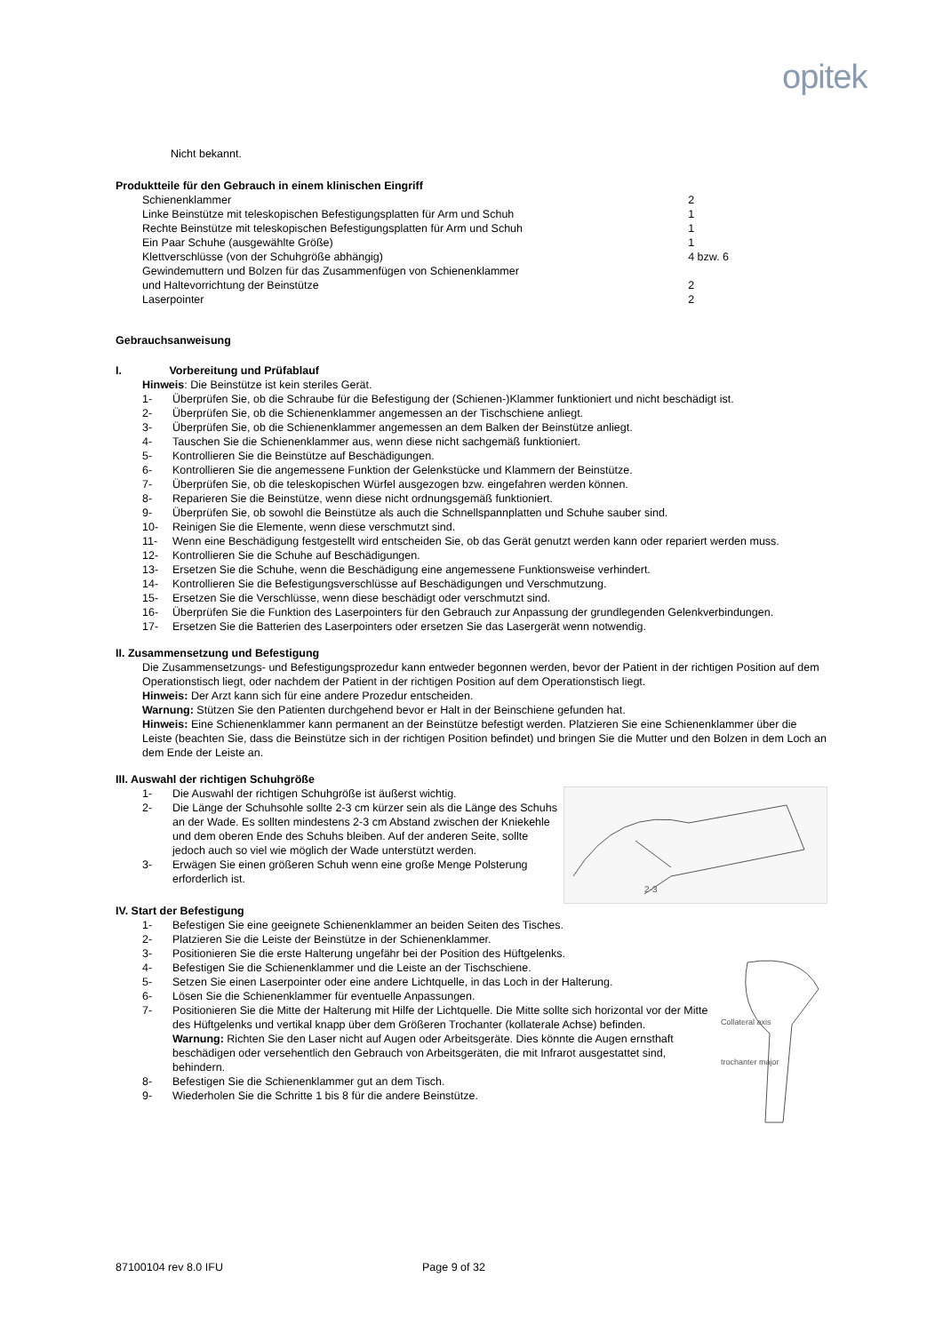opitek
Nicht bekannt.
Produktteile für den Gebrauch in einem klinischen Eingriff
| Schienenklammer | 2 |
| Linke Beinstütze mit teleskopischen Befestigungsplatten für Arm und Schuh | 1 |
| Rechte Beinstütze mit teleskopischen Befestigungsplatten für Arm und Schuh | 1 |
| Ein Paar Schuhe (ausgewählte Größe) | 1 |
| Klettverschlüsse (von der Schuhgröße abhängig) | 4 bzw. 6 |
| Gewindemuttern und Bolzen für das Zusammenfügen von Schienenklammer und Haltevorrichtung der Beinstütze | 2 |
| Laserpointer | 2 |
Gebrauchsanweisung
I. Vorbereitung und Prüfablauf
Hinweis: Die Beinstütze ist kein steriles Gerät.
1- Überprüfen Sie, ob die Schraube für die Befestigung der (Schienen-)Klammer funktioniert und nicht beschädigt ist.
2- Überprüfen Sie, ob die Schienenklammer angemessen an der Tischschiene anliegt.
3- Überprüfen Sie, ob die Schienenklammer angemessen an dem Balken der Beinstütze anliegt.
4- Tauschen Sie die Schienenklammer aus, wenn diese nicht sachgemäß funktioniert.
5- Kontrollieren Sie die Beinstütze auf Beschädigungen.
6- Kontrollieren Sie die angemessene Funktion der Gelenkstücke und Klammern der Beinstütze.
7- Überprüfen Sie, ob die teleskopischen Würfel ausgezogen bzw. eingefahren werden können.
8- Reparieren Sie die Beinstütze, wenn diese nicht ordnungsgemäß funktioniert.
9- Überprüfen Sie, ob sowohl die Beinstütze als auch die Schnellspannplatten und Schuhe sauber sind.
10- Reinigen Sie die Elemente, wenn diese verschmutzt sind.
11- Wenn eine Beschädigung festgestellt wird entscheiden Sie, ob das Gerät genutzt werden kann oder repariert werden muss.
12- Kontrollieren Sie die Schuhe auf Beschädigungen.
13- Ersetzen Sie die Schuhe, wenn die Beschädigung eine angemessene Funktionsweise verhindert.
14- Kontrollieren Sie die Befestigungsverschlüsse auf Beschädigungen und Verschmutzung.
15- Ersetzen Sie die Verschlüsse, wenn diese beschädigt oder verschmutzt sind.
16- Überprüfen Sie die Funktion des Laserpointers für den Gebrauch zur Anpassung der grundlegenden Gelenkverbindungen.
17- Ersetzen Sie die Batterien des Laserpointers oder ersetzen Sie das Lasergerät wenn notwendig.
II. Zusammensetzung und Befestigung
Die Zusammensetzungs- und Befestigungsprozedur kann entweder begonnen werden, bevor der Patient in der richtigen Position auf dem Operationstisch liegt, oder nachdem der Patient in der richtigen Position auf dem Operationstisch liegt.
Hinweis: Der Arzt kann sich für eine andere Prozedur entscheiden.
Warnung: Stützen Sie den Patienten durchgehend bevor er Halt in der Beinschiene gefunden hat.
Hinweis: Eine Schienenklammer kann permanent an der Beinstütze befestigt werden. Platzieren Sie eine Schienenklammer über die Leiste (beachten Sie, dass die Beinstütze sich in der richtigen Position befindet) und bringen Sie die Mutter und den Bolzen in dem Loch an dem Ende der Leiste an.
III. Auswahl der richtigen Schuhgröße
2-3
1- Die Auswahl der richtigen Schuhgröße ist äußerst wichtig.
2- Die Länge der Schuhsohle sollte 2-3 cm kürzer sein als die Länge des Schuhs an der Wade. Es sollten mindestens 2-3 cm Abstand zwischen der Kniekehle und dem oberen Ende des Schuhs bleiben. Auf der anderen Seite, sollte jedoch auch so viel wie möglich der Wade unterstützt werden.
3- Erwägen Sie einen größeren Schuh wenn eine große Menge Polsterung erforderlich ist.
IV. Start der Befestigung
Collateral axis
trochanter major
1- Befestigen Sie eine geeignete Schienenklammer an beiden Seiten des Tisches.
2- Platzieren Sie die Leiste der Beinstütze in der Schienenklammer.
3- Positionieren Sie die erste Halterung ungefähr bei der Position des Hüftgelenks.
4- Befestigen Sie die Schienenklammer und die Leiste an der Tischschiene.
5- Setzen Sie einen Laserpointer oder eine andere Lichtquelle, in das Loch in der Halterung.
6- Lösen Sie die Schienenklammer für eventuelle Anpassungen.
7- Positionieren Sie die Mitte der Halterung mit Hilfe der Lichtquelle. Die Mitte sollte sich horizontal vor der Mitte des Hüftgelenks und vertikal knapp über dem Größeren Trochanter (kollaterale Achse) befinden.
Warnung: Richten Sie den Laser nicht auf Augen oder Arbeitsgeräte. Dies könnte die Augen ernsthaft beschädigen oder versehentlich den Gebrauch von Arbeitsgeräten, die mit Infrarot ausgestattet sind, behindern.
8- Befestigen Sie die Schienenklammer gut an dem Tisch.
9- Wiederholen Sie die Schritte 1 bis 8 für die andere Beinstütze.
87100104 rev 8.0 IFU Page 9 of 32